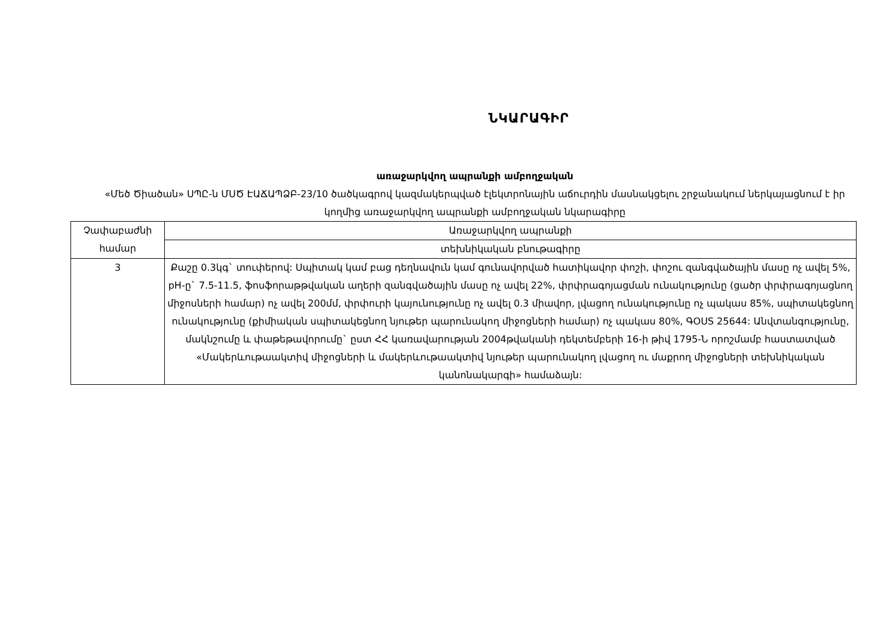ՆԿԱՐԱԳԻՐ
առաջարկվող ապրանքի ամբողջական
«Մեծ Ծիածան» ՍՊԸ-ն ՄՍԾ ԷԱՃԱՊՁԲ-23/10 ծածկագրով կազմակերպված էլեկտրոնային աճուրդին մասնակցելու շրջանակում ներկայացնում է իր կողմից առաջարկվող ապրանքի ամբողջական նկարագիրը
| Չափաբաժնի համար | Առաջարկվող ապրանքի |
| | տեխնիկական բնութագիրը |
| 3 | Քաշը 0.3կգ` տուփերով: Սպիտակ կամ բաց դեղնավուն կամ գունավորված հատիկավոր փոշի, փոշու զանգվածային մասը ոչ ավել 5%, pH-ը` 7.5-11.5, ֆոսֆորաթթվական աղերի զանգվածային մասը ոչ ավել 22%, փրփրագոյացման ունակությունը (ցածր փրփրագոյացնող միջոսների համար) ոչ ավել 200մմ, փրփուրի կայունությունը ոչ ավել 0.3 միավոր, լվացող ունակությունը ոչ պակաս 85%, սպիտակեցնող ունակությունը (քիմիական սպիտակեցնող նյութեր պարունակող միջոցների համար) ոչ պակաս 80%, ԳOUS 25644: Անվտանգությունը, մակնշումը և փաթեթավորումը` ըստ ՀՀ կառավարության 2004թվականի դեկտեմբերի 16-ի թիվ 1795-Ն որոշմամբ հաստատված «Մակերևութաակտիվ միջոցների և մակերևութաակտիվ նյութեր պարունակող լվացող ու մաքրող միջոցների տեխնիկական կանոնակարգի» համաձայն: |